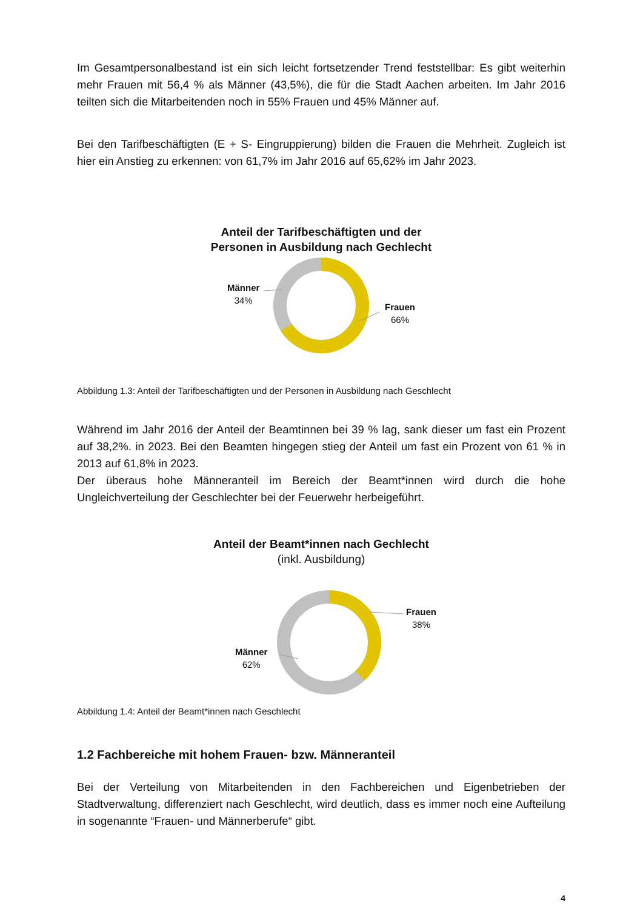Im Gesamtpersonalbestand ist ein sich leicht fortsetzender Trend feststellbar: Es gibt weiterhin mehr Frauen mit 56,4 % als Männer (43,5%), die für die Stadt Aachen arbeiten. Im Jahr 2016 teilten sich die Mitarbeitenden noch in 55% Frauen und 45% Männer auf.
Bei den Tarifbeschäftigten (E + S- Eingruppierung) bilden die Frauen die Mehrheit. Zugleich ist hier ein Anstieg zu erkennen: von 61,7% im Jahr 2016 auf 65,62% im Jahr 2023.
Anteil der Tarifbeschäftigten und der
Personen in Ausbildung nach Gechlecht
Männer
34%
Frauen
66%
Abbildung 1.3: Anteil der Tarifbeschäftigten und der Personen in Ausbildung nach Geschlecht
Während im Jahr 2016 der Anteil der Beamtinnen bei 39 % lag, sank dieser um fast ein Prozent auf 38,2%. in 2023. Bei den Beamten hingegen stieg der Anteil um fast ein Prozent von 61 % in 2013 auf 61,8% in 2023.
Der überaus hohe Männeranteil im Bereich der Beamt*innen wird durch die hohe Ungleichverteilung der Geschlechter bei der Feuerwehr herbeigeführt.
Anteil der Beamt*innen nach Gechlecht
(inkl. Ausbildung)
Frauen
38%
Männer
62%
Abbildung 1.4: Anteil der Beamt*innen nach Geschlecht
1.2 Fachbereiche mit hohem Frauen- bzw. Männeranteil
Bei der Verteilung von Mitarbeitenden in den Fachbereichen und Eigenbetrieben der Stadtverwaltung, differenziert nach Geschlecht, wird deutlich, dass es immer noch eine Aufteilung in sogenannte “Frauen- und Männerberufe“ gibt.
4